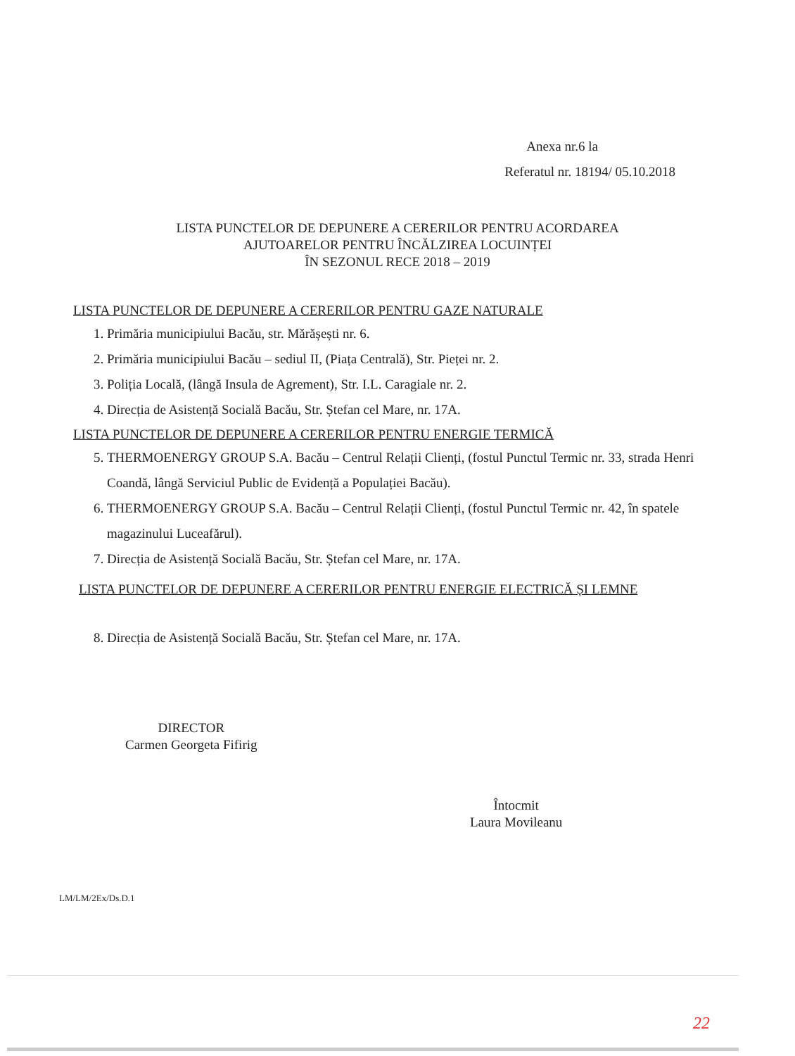Anexa nr.6 la
Referatul nr. 18194/ 05.10.2018
LISTA PUNCTELOR DE DEPUNERE A CERERILOR PENTRU ACORDAREA
AJUTOARELOR PENTRU ÎNCĂLZIREA LOCUINȚEI
ÎN SEZONUL RECE 2018 – 2019
LISTA PUNCTELOR DE DEPUNERE A CERERILOR PENTRU GAZE NATURALE
1. Primăria municipiului Bacău, str. Mărășești nr. 6.
2. Primăria municipiului Bacău – sediul II, (Piața Centrală), Str. Pieței nr. 2.
3. Poliția Locală, (lângă Insula de Agrement), Str. I.L. Caragiale nr. 2.
4. Direcția de Asistență Socială Bacău, Str. Ștefan cel Mare, nr. 17A.
LISTA PUNCTELOR DE DEPUNERE A CERERILOR PENTRU ENERGIE TERMICĂ
5. THERMOENERGY GROUP S.A. Bacău – Centrul Relații Clienți, (fostul Punctul Termic nr. 33, strada Henri Coandă, lângă Serviciul Public de Evidență a Populației Bacău).
6. THERMOENERGY GROUP S.A. Bacău – Centrul Relații Clienți, (fostul Punctul Termic nr. 42, în spatele magazinului Luceafărul).
7. Direcția de Asistență Socială Bacău, Str. Ștefan cel Mare, nr. 17A.
LISTA PUNCTELOR DE DEPUNERE A CERERILOR PENTRU ENERGIE ELECTRICĂ ȘI LEMNE
8. Direcția de Asistență Socială Bacău, Str. Ștefan cel Mare, nr. 17A.
DIRECTOR
Carmen Georgeta Fifirig
Întocmit
Laura Movileanu
LM/LM/2Ex/Ds.D.1
22